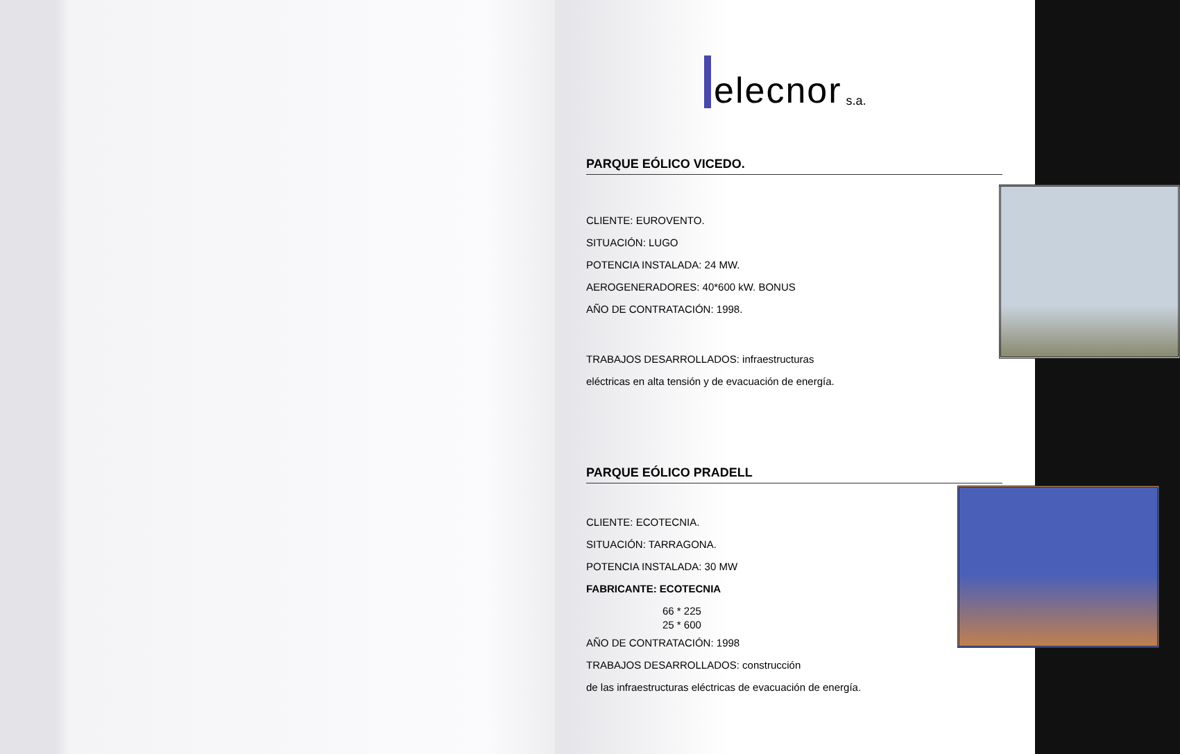elecnor s.a.
PARQUE EÓLICO VICEDO.
CLIENTE: EUROVENTO.
SITUACIÓN: LUGO
POTENCIA INSTALADA: 24 MW.
AEROGENERADORES: 40*600 kW. BONUS
AÑO DE CONTRATACIÓN: 1998.
TRABAJOS DESARROLLADOS: infraestructuras
eléctricas en alta tensión y de evacuación de energía.
PARQUE EÓLICO PRADELL
CLIENTE: ECOTECNIA.
SITUACIÓN: TARRAGONA.
POTENCIA INSTALADA: 30 MW
FABRICANTE: ECOTECNIA
66 * 225
25 * 600
AÑO DE CONTRATACIÓN: 1998
TRABAJOS DESARROLLADOS: construcción
de las infraestructuras eléctricas de evacuación de energía.